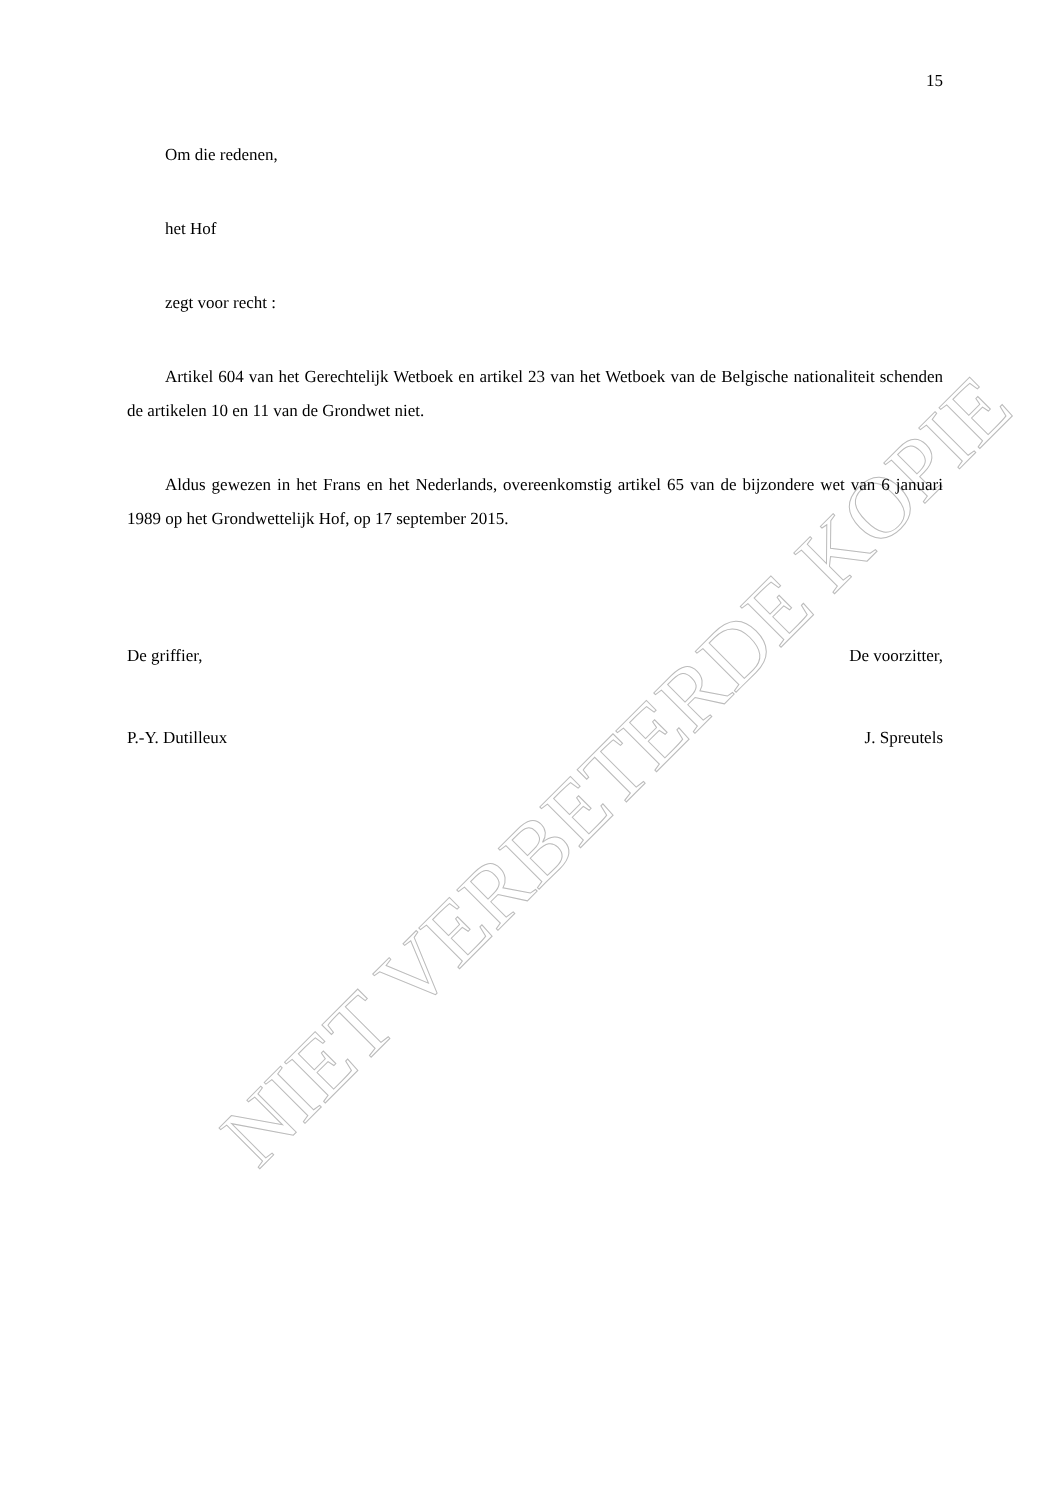NIET VERBETERDE KOPIE
15
Om die redenen,
het Hof
zegt voor recht :
Artikel 604 van het Gerechtelijk Wetboek en artikel 23 van het Wetboek van de Belgische nationaliteit schenden de artikelen 10 en 11 van de Grondwet niet.
Aldus gewezen in het Frans en het Nederlands, overeenkomstig artikel 65 van de bijzondere wet van 6 januari 1989 op het Grondwettelijk Hof, op 17 september 2015.
De griffier, De voorzitter,
P.-Y. Dutilleux J. Spreutels